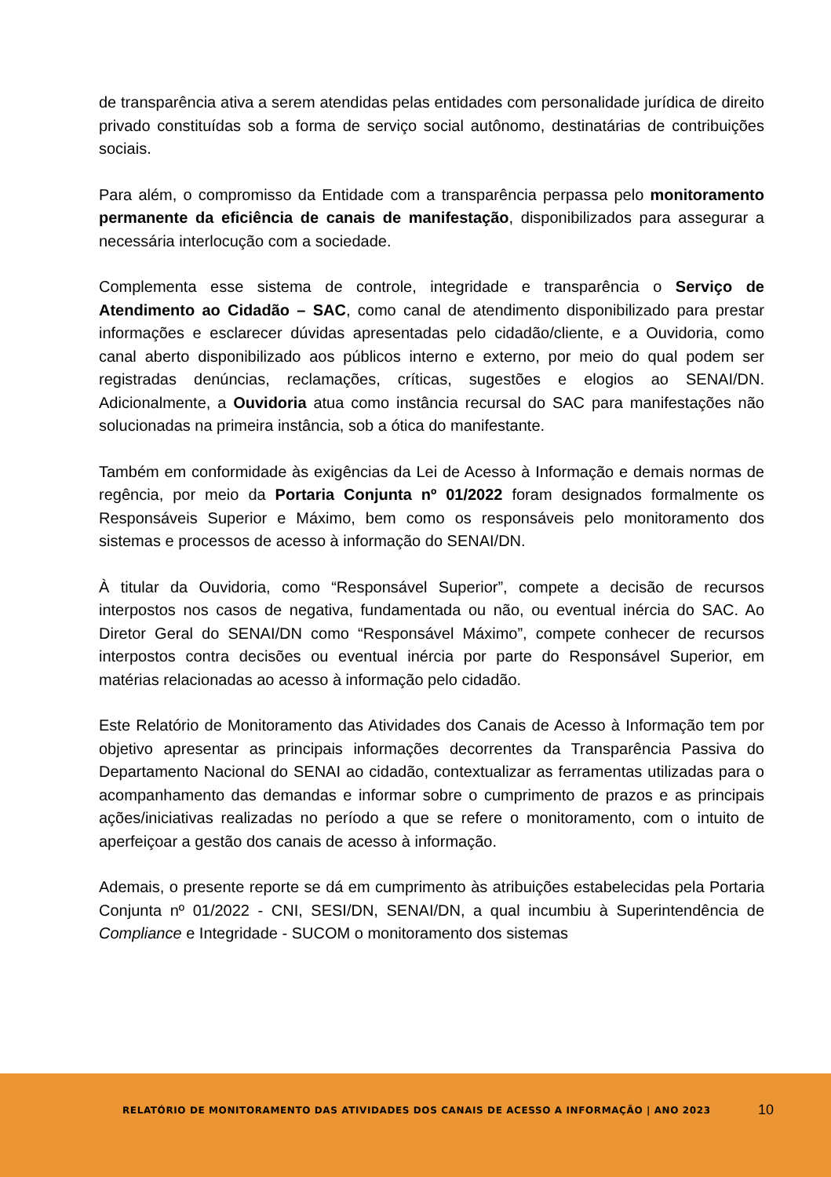de transparência ativa a serem atendidas pelas entidades com personalidade jurídica de direito privado constituídas sob a forma de serviço social autônomo, destinatárias de contribuições sociais.
Para além, o compromisso da Entidade com a transparência perpassa pelo monitoramento permanente da eficiência de canais de manifestação, disponibilizados para assegurar a necessária interlocução com a sociedade.
Complementa esse sistema de controle, integridade e transparência o Serviço de Atendimento ao Cidadão – SAC, como canal de atendimento disponibilizado para prestar informações e esclarecer dúvidas apresentadas pelo cidadão/cliente, e a Ouvidoria, como canal aberto disponibilizado aos públicos interno e externo, por meio do qual podem ser registradas denúncias, reclamações, críticas, sugestões e elogios ao SENAI/DN. Adicionalmente, a Ouvidoria atua como instância recursal do SAC para manifestações não solucionadas na primeira instância, sob a ótica do manifestante.
Também em conformidade às exigências da Lei de Acesso à Informação e demais normas de regência, por meio da Portaria Conjunta nº 01/2022 foram designados formalmente os Responsáveis Superior e Máximo, bem como os responsáveis pelo monitoramento dos sistemas e processos de acesso à informação do SENAI/DN.
À titular da Ouvidoria, como “Responsável Superior”, compete a decisão de recursos interpostos nos casos de negativa, fundamentada ou não, ou eventual inércia do SAC. Ao Diretor Geral do SENAI/DN como “Responsável Máximo”, compete conhecer de recursos interpostos contra decisões ou eventual inércia por parte do Responsável Superior, em matérias relacionadas ao acesso à informação pelo cidadão.
Este Relatório de Monitoramento das Atividades dos Canais de Acesso à Informação tem por objetivo apresentar as principais informações decorrentes da Transparência Passiva do Departamento Nacional do SENAI ao cidadão, contextualizar as ferramentas utilizadas para o acompanhamento das demandas e informar sobre o cumprimento de prazos e as principais ações/iniciativas realizadas no período a que se refere o monitoramento, com o intuito de aperfeiçoar a gestão dos canais de acesso à informação.
Ademais, o presente reporte se dá em cumprimento às atribuições estabelecidas pela Portaria Conjunta nº 01/2022 - CNI, SESI/DN, SENAI/DN, a qual incumbiu à Superintendência de Compliance e Integridade - SUCOM o monitoramento dos sistemas
RELATÓRIO DE MONITORAMENTO DAS ATIVIDADES DOS CANAIS DE ACESSO A INFORMAÇÃO | ANO 2023 10